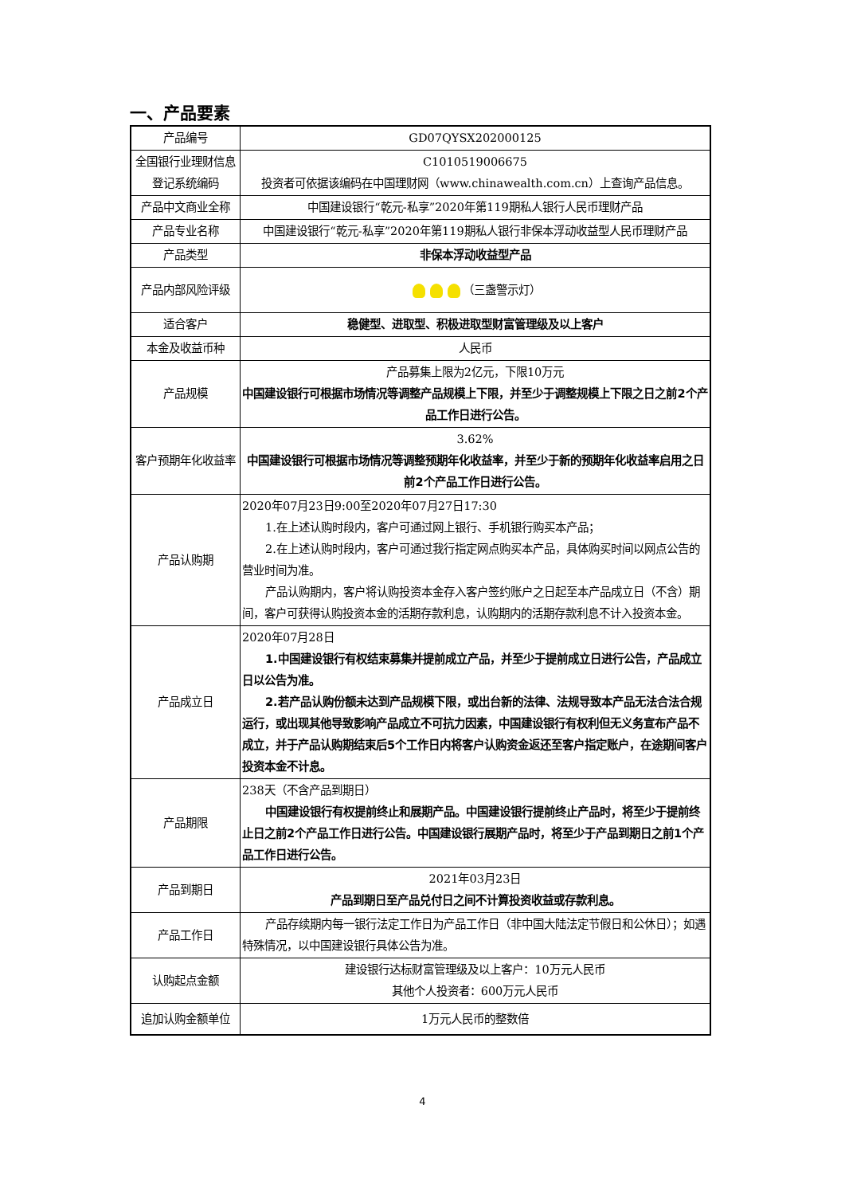一、产品要素
| 产品编号 | GD07QYSX202000125 |
| 全国银行业理财信息登记系统编码 | C1010519006675 投资者可依据该编码在中国理财网（www.chinawealth.com.cn）上查询产品信息。 |
| 产品中文商业全称 | 中国建设银行“乾元-私享”2020年第119期私人银行人民币理财产品 |
| 产品专业名称 | 中国建设银行“乾元-私享”2020年第119期私人银行非保本浮动收益型人民币理财产品 |
| 产品类型 | 非保本浮动收益型产品 |
| 产品内部风险评级 | （三盏警示灯） |
| 适合客户 | 稳健型、进取型、积极进取型财富管理级及以上客户 |
| 本金及收益币种 | 人民币 |
| 产品规模 | 产品募集上限为2亿元，下限10万元 中国建设银行可根据市场情况等调整产品规模上下限，并至少于调整规模上下限之日之前2个产品工作日进行公告。 |
| 客户预期年化收益率 | 3.62% 中国建设银行可根据市场情况等调整预期年化收益率，并至少于新的预期年化收益率启用之日前2个产品工作日进行公告。 |
| 产品认购期 | 2020年07月23日9:00至2020年07月27日17:30 1.在上述认购时段内，客户可通过网上银行、手机银行购买本产品； 2.在上述认购时段内，客户可通过我行指定网点购买本产品，具体购买时间以网点公告的营业时间为准。 产品认购期内，客户将认购投资本金存入客户签约账户之日起至本产品成立日（不含）期间，客户可获得认购投资本金的活期存款利息，认购期内的活期存款利息不计入投资本金。 |
| 产品成立日 | 2020年07月28日 1.中国建设银行有权结束募集并提前成立产品，并至少于提前成立日进行公告，产品成立日以公告为准。 2.若产品认购份额未达到产品规模下限，或出台新的法律、法规导致本产品无法合法合规运行，或出现其他导致影响产品成立不可抗力因素，中国建设银行有权利但无义务宣布产品不成立，并于产品认购期结束后5个工作日内将客户认购资金返还至客户指定账户，在途期间客户投资本金不计息。 |
| 产品期限 | 238天（不含产品到期日） 中国建设银行有权提前终止和展期产品。中国建设银行提前终止产品时，将至少于提前终止日之前2个产品工作日进行公告。中国建设银行展期产品时，将至少于产品到期日之前1个产品工作日进行公告。 |
| 产品到期日 | 2021年03月23日 产品到期日至产品兑付日之间不计算投资收益或存款利息。 |
| 产品工作日 | 产品存续期内每一银行法定工作日为产品工作日（非中国大陆法定节假日和公休日）；如遇特殊情况，以中国建设银行具体公告为准。 |
| 认购起点金额 | 建设银行达标财富管理级及以上客户：10万元人民币 其他个人投资者：600万元人民币 |
| 追加认购金额单位 | 1万元人民币的整数倍 |
4